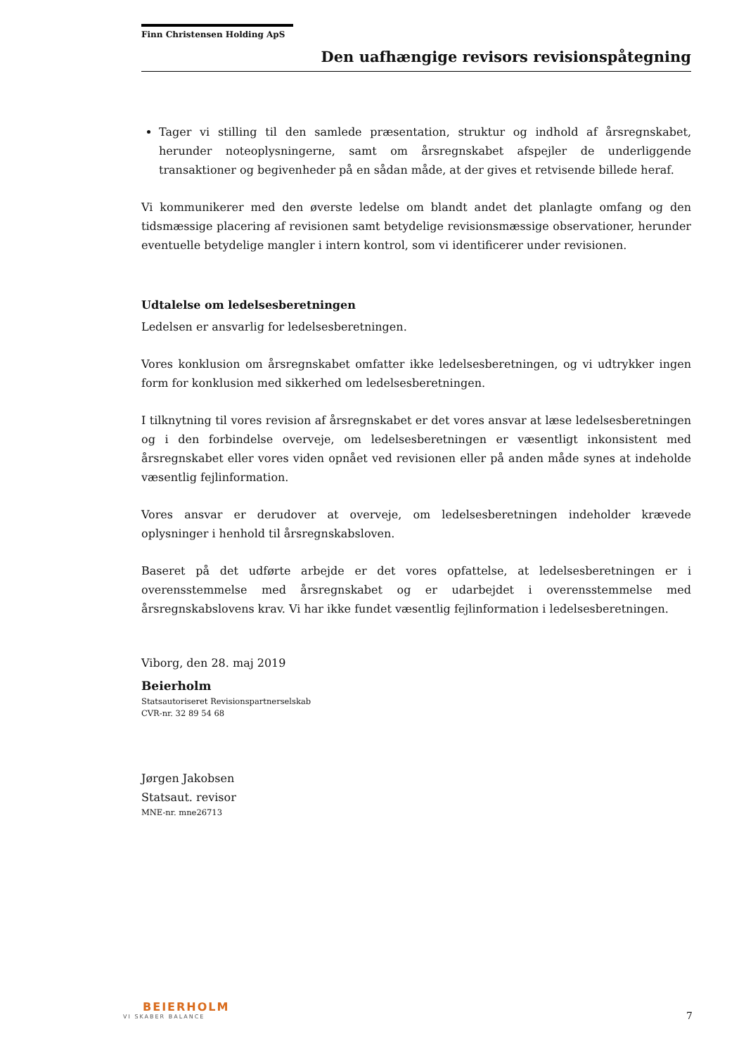Finn Christensen Holding ApS
Den uafhængige revisors revisionspåtegning
Tager vi stilling til den samlede præsentation, struktur og indhold af årsregnskabet, herunder noteoplysningerne, samt om årsregnskabet afspejler de underliggende transaktioner og begivenheder på en sådan måde, at der gives et retvisende billede heraf.
Vi kommunikerer med den øverste ledelse om blandt andet det planlagte omfang og den tidsmæssige placering af revisionen samt betydelige revisionsmæssige observationer, herunder eventuelle betydelige mangler i intern kontrol, som vi identificerer under revisionen.
Udtalelse om ledelsesberetningen
Ledelsen er ansvarlig for ledelsesberetningen.
Vores konklusion om årsregnskabet omfatter ikke ledelsesberetningen, og vi udtrykker ingen form for konklusion med sikkerhed om ledelsesberetningen.
I tilknytning til vores revision af årsregnskabet er det vores ansvar at læse ledelsesberetningen og i den forbindelse overveje, om ledelsesberetningen er væsentligt inkonsistent med årsregnskabet eller vores viden opnået ved revisionen eller på anden måde synes at indeholde væsentlig fejlinformation.
Vores ansvar er derudover at overveje, om ledelsesberetningen indeholder krævede oplysninger i henhold til årsregnskabsloven.
Baseret på det udførte arbejde er det vores opfattelse, at ledelsesberetningen er i overensstemmelse med årsregnskabet og er udarbejdet i overensstemmelse med årsregnskabslovens krav. Vi har ikke fundet væsentlig fejlinformation i ledelsesberetningen.
Viborg, den 28. maj 2019
Beierholm
Statsautoriseret Revisionspartnerselskab
CVR-nr. 32 89 54 68
Jørgen Jakobsen
Statsaut. revisor
MNE-nr. mne26713
BEIERHOLM
VI SKABER BALANCE
7